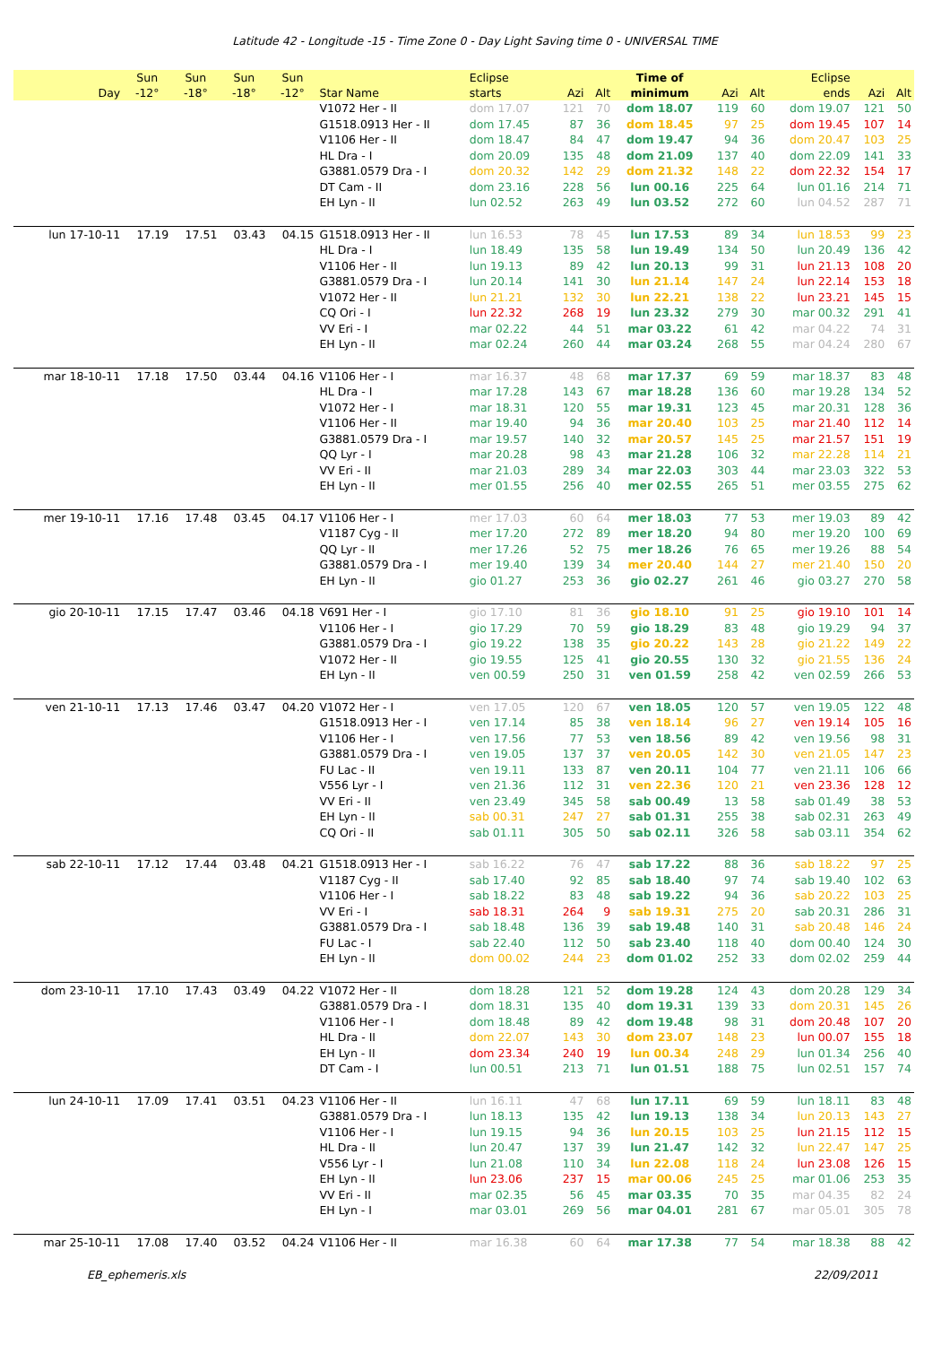Latitude 42 - Longitude -15 - Time Zone 0 - Day Light Saving time 0 - UNIVERSAL TIME
| Day | Sun -12° | Sun -18° | Sun -18° | Sun -12° | Star Name | Eclipse starts | Azi | Alt | Time of minimum | Azi | Alt | Eclipse ends | Azi | Alt |
| --- | --- | --- | --- | --- | --- | --- | --- | --- | --- | --- | --- | --- | --- | --- |
| | | | | | V1072 Her - II | dom 17.07 | 121 | 70 | dom 18.07 | 119 | 60 | dom 19.07 | 121 | 50 |
| | | | | | G1518.0913 Her - II | dom 17.45 | 87 | 36 | dom 18.45 | 97 | 25 | dom 19.45 | 107 | 14 |
| | | | | | V1106 Her - II | dom 18.47 | 84 | 47 | dom 19.47 | 94 | 36 | dom 20.47 | 103 | 25 |
| | | | | | HL Dra - I | dom 20.09 | 135 | 48 | dom 21.09 | 137 | 40 | dom 22.09 | 141 | 33 |
| | | | | | G3881.0579 Dra - I | dom 20.32 | 142 | 29 | dom 21.32 | 148 | 22 | dom 22.32 | 154 | 17 |
| | | | | | DT Cam - II | dom 23.16 | 228 | 56 | lun 00.16 | 225 | 64 | lun 01.16 | 214 | 71 |
| | | | | | EH Lyn - II | lun 02.52 | 263 | 49 | lun 03.52 | 272 | 60 | lun 04.52 | 287 | 71 |
| lun 17-10-11 | 17.19 | 17.51 | 03.43 | 04.15 | G1518.0913 Her - II | lun 16.53 | 78 | 45 | lun 17.53 | 89 | 34 | lun 18.53 | 99 | 23 |
| | | | | | HL Dra - I | lun 18.49 | 135 | 58 | lun 19.49 | 134 | 50 | lun 20.49 | 136 | 42 |
| | | | | | V1106 Her - II | lun 19.13 | 89 | 42 | lun 20.13 | 99 | 31 | lun 21.13 | 108 | 20 |
| | | | | | G3881.0579 Dra - I | lun 20.14 | 141 | 30 | lun 21.14 | 147 | 24 | lun 22.14 | 153 | 18 |
| | | | | | V1072 Her - II | lun 21.21 | 132 | 30 | lun 22.21 | 138 | 22 | lun 23.21 | 145 | 15 |
| | | | | | CQ Ori - I | lun 22.32 | 268 | 19 | lun 23.32 | 279 | 30 | mar 00.32 | 291 | 41 |
| | | | | | VV Eri - I | mar 02.22 | 44 | 51 | mar 03.22 | 61 | 42 | mar 04.22 | 74 | 31 |
| | | | | | EH Lyn - II | mar 02.24 | 260 | 44 | mar 03.24 | 268 | 55 | mar 04.24 | 280 | 67 |
| mar 18-10-11 | 17.18 | 17.50 | 03.44 | 04.16 | V1106 Her - I | mar 16.37 | 48 | 68 | mar 17.37 | 69 | 59 | mar 18.37 | 83 | 48 |
| | | | | | HL Dra - I | mar 17.28 | 143 | 67 | mar 18.28 | 136 | 60 | mar 19.28 | 134 | 52 |
| | | | | | V1072 Her - I | mar 18.31 | 120 | 55 | mar 19.31 | 123 | 45 | mar 20.31 | 128 | 36 |
| | | | | | V1106 Her - II | mar 19.40 | 94 | 36 | mar 20.40 | 103 | 25 | mar 21.40 | 112 | 14 |
| | | | | | G3881.0579 Dra - I | mar 19.57 | 140 | 32 | mar 20.57 | 145 | 25 | mar 21.57 | 151 | 19 |
| | | | | | QQ Lyr - I | mar 20.28 | 98 | 43 | mar 21.28 | 106 | 32 | mar 22.28 | 114 | 21 |
| | | | | | VV Eri - II | mar 21.03 | 289 | 34 | mar 22.03 | 303 | 44 | mar 23.03 | 322 | 53 |
| | | | | | EH Lyn - II | mer 01.55 | 256 | 40 | mer 02.55 | 265 | 51 | mer 03.55 | 275 | 62 |
| mer 19-10-11 | 17.16 | 17.48 | 03.45 | 04.17 | V1106 Her - I | mer 17.03 | 60 | 64 | mer 18.03 | 77 | 53 | mer 19.03 | 89 | 42 |
| | | | | | V1187 Cyg - II | mer 17.20 | 272 | 89 | mer 18.20 | 94 | 80 | mer 19.20 | 100 | 69 |
| | | | | | QQ Lyr - II | mer 17.26 | 52 | 75 | mer 18.26 | 76 | 65 | mer 19.26 | 88 | 54 |
| | | | | | G3881.0579 Dra - I | mer 19.40 | 139 | 34 | mer 20.40 | 144 | 27 | mer 21.40 | 150 | 20 |
| | | | | | EH Lyn - II | gio 01.27 | 253 | 36 | gio 02.27 | 261 | 46 | gio 03.27 | 270 | 58 |
| gio 20-10-11 | 17.15 | 17.47 | 03.46 | 04.18 | V691 Her - I | gio 17.10 | 81 | 36 | gio 18.10 | 91 | 25 | gio 19.10 | 101 | 14 |
| | | | | | V1106 Her - I | gio 17.29 | 70 | 59 | gio 18.29 | 83 | 48 | gio 19.29 | 94 | 37 |
| | | | | | G3881.0579 Dra - I | gio 19.22 | 138 | 35 | gio 20.22 | 143 | 28 | gio 21.22 | 149 | 22 |
| | | | | | V1072 Her - II | gio 19.55 | 125 | 41 | gio 20.55 | 130 | 32 | gio 21.55 | 136 | 24 |
| | | | | | EH Lyn - II | ven 00.59 | 250 | 31 | ven 01.59 | 258 | 42 | ven 02.59 | 266 | 53 |
| ven 21-10-11 | 17.13 | 17.46 | 03.47 | 04.20 | V1072 Her - I | ven 17.05 | 120 | 67 | ven 18.05 | 120 | 57 | ven 19.05 | 122 | 48 |
| | | | | | G1518.0913 Her - I | ven 17.14 | 85 | 38 | ven 18.14 | 96 | 27 | ven 19.14 | 105 | 16 |
| | | | | | V1106 Her - I | ven 17.56 | 77 | 53 | ven 18.56 | 89 | 42 | ven 19.56 | 98 | 31 |
| | | | | | G3881.0579 Dra - I | ven 19.05 | 137 | 37 | ven 20.05 | 142 | 30 | ven 21.05 | 147 | 23 |
| | | | | | FU Lac - II | ven 19.11 | 133 | 87 | ven 20.11 | 104 | 77 | ven 21.11 | 106 | 66 |
| | | | | | V556 Lyr - I | ven 21.36 | 112 | 31 | ven 22.36 | 120 | 21 | ven 23.36 | 128 | 12 |
| | | | | | VV Eri - II | ven 23.49 | 345 | 58 | sab 00.49 | 13 | 58 | sab 01.49 | 38 | 53 |
| | | | | | EH Lyn - II | sab 00.31 | 247 | 27 | sab 01.31 | 255 | 38 | sab 02.31 | 263 | 49 |
| | | | | | CQ Ori - II | sab 01.11 | 305 | 50 | sab 02.11 | 326 | 58 | sab 03.11 | 354 | 62 |
| sab 22-10-11 | 17.12 | 17.44 | 03.48 | 04.21 | G1518.0913 Her - I | sab 16.22 | 76 | 47 | sab 17.22 | 88 | 36 | sab 18.22 | 97 | 25 |
| | | | | | V1187 Cyg - II | sab 17.40 | 92 | 85 | sab 18.40 | 97 | 74 | sab 19.40 | 102 | 63 |
| | | | | | V1106 Her - I | sab 18.22 | 83 | 48 | sab 19.22 | 94 | 36 | sab 20.22 | 103 | 25 |
| | | | | | VV Eri - I | sab 18.31 | 264 | 9 | sab 19.31 | 275 | 20 | sab 20.31 | 286 | 31 |
| | | | | | G3881.0579 Dra - I | sab 18.48 | 136 | 39 | sab 19.48 | 140 | 31 | sab 20.48 | 146 | 24 |
| | | | | | FU Lac - I | sab 22.40 | 112 | 50 | sab 23.40 | 118 | 40 | dom 00.40 | 124 | 30 |
| | | | | | EH Lyn - II | dom 00.02 | 244 | 23 | dom 01.02 | 252 | 33 | dom 02.02 | 259 | 44 |
| dom 23-10-11 | 17.10 | 17.43 | 03.49 | 04.22 | V1072 Her - II | dom 18.28 | 121 | 52 | dom 19.28 | 124 | 43 | dom 20.28 | 129 | 34 |
| | | | | | G3881.0579 Dra - I | dom 18.31 | 135 | 40 | dom 19.31 | 139 | 33 | dom 20.31 | 145 | 26 |
| | | | | | V1106 Her - I | dom 18.48 | 89 | 42 | dom 19.48 | 98 | 31 | dom 20.48 | 107 | 20 |
| | | | | | HL Dra - II | dom 22.07 | 143 | 30 | dom 23.07 | 148 | 23 | lun 00.07 | 155 | 18 |
| | | | | | EH Lyn - II | dom 23.34 | 240 | 19 | lun 00.34 | 248 | 29 | lun 01.34 | 256 | 40 |
| | | | | | DT Cam - I | lun 00.51 | 213 | 71 | lun 01.51 | 188 | 75 | lun 02.51 | 157 | 74 |
| lun 24-10-11 | 17.09 | 17.41 | 03.51 | 04.23 | V1106 Her - II | lun 16.11 | 47 | 68 | lun 17.11 | 69 | 59 | lun 18.11 | 83 | 48 |
| | | | | | G3881.0579 Dra - I | lun 18.13 | 135 | 42 | lun 19.13 | 138 | 34 | lun 20.13 | 143 | 27 |
| | | | | | V1106 Her - I | lun 19.15 | 94 | 36 | lun 20.15 | 103 | 25 | lun 21.15 | 112 | 15 |
| | | | | | HL Dra - II | lun 20.47 | 137 | 39 | lun 21.47 | 142 | 32 | lun 22.47 | 147 | 25 |
| | | | | | V556 Lyr - I | lun 21.08 | 110 | 34 | lun 22.08 | 118 | 24 | lun 23.08 | 126 | 15 |
| | | | | | EH Lyn - II | lun 23.06 | 237 | 15 | mar 00.06 | 245 | 25 | mar 01.06 | 253 | 35 |
| | | | | | VV Eri - II | mar 02.35 | 56 | 45 | mar 03.35 | 70 | 35 | mar 04.35 | 82 | 24 |
| | | | | | EH Lyn - I | mar 03.01 | 269 | 56 | mar 04.01 | 281 | 67 | mar 05.01 | 305 | 78 |
| mar 25-10-11 | 17.08 | 17.40 | 03.52 | 04.24 | V1106 Her - II | mar 16.38 | 60 | 64 | mar 17.38 | 77 | 54 | mar 18.38 | 88 | 42 |
EB_ephemeris.xls 22/09/2011